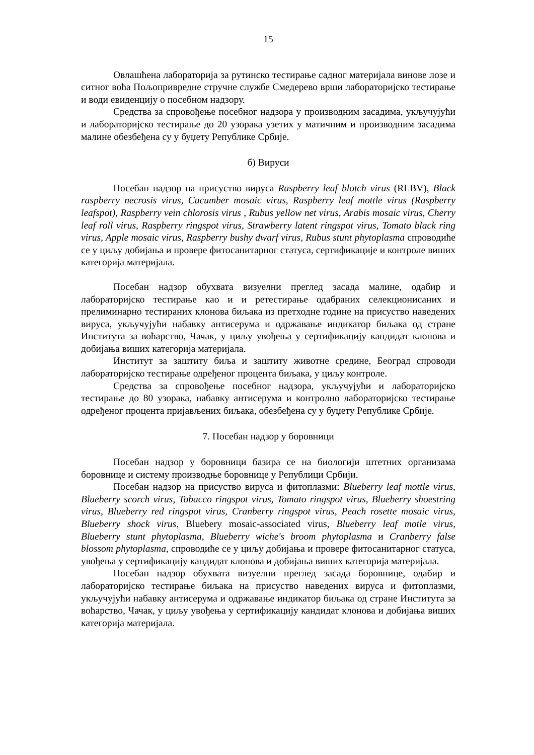15
Овлашћена лабораторија за рутинско тестирање садног материјала винове лозе и ситног воћа Пољопривредне стручне службе Смедерево врши лабораторијско тестирање и води евиденцију о посебном надзору.
Средства за спровођење посебног надзора у производним засадима, укључујући и лабораторијско тестирање до 20 узорака узетих у матичним и производним засадима малине обезбеђена су у буџету Републике Србије.
б) Вируси
Посебан надзор на присуство вируса Raspberry leaf blotch virus (RLBV), Black raspberry necrosis virus, Cucumber mosaic virus, Raspberry leaf mottle virus (Raspberry leafspot), Raspberry vein chlorosis virus , Rubus yellow net virus, Arabis mosaic virus, Cherry leaf roll virus, Raspberry ringspot virus, Strawberry latent ringspot virus, Tomato black ring virus, Apple mosaic virus, Raspberry bushy dwarf virus, Rubus stunt phytoplasma спроводиће се у циљу добијања и провере фитосанитарног статуса, сертификације и контроле виших категорија материјала.
Посебан надзор обухвата визуелни преглед засада малине, одабир и лабораторијско тестирање као и и ретестирање одабраних селекционисаних и прелиминарно тестираних клонова биљака из претходне године на присуство наведених вируса, укључујући набавку антисерума и одржавање индикатор биљака од стране Института за воћарство, Чачак, у циљу увођења у сертификацију кандидат клонова и добијања виших категорија материјала.
Институт за заштиту биља и заштиту животне средине, Београд спроводи лабораторијско тестирање одређеног процента биљака, у циљу контроле.
Средства за спровођење посебног надзора, укључујући и лабораторијско тестирање до 80 узорака, набавку антисерума и контролно лабораторијско тестирање одређеног процента пријављених биљака, обезбеђена су у буџету Републике Србије.
7. Посебан надзор у боровници
Посебан надзор у боровници базира се на биологији штетних организама боровнице и систему производње боровнице у Републици Србији.
Посебан надзор на присуство вируса и фитоплазми: Blueberry leaf mottle virus, Blueberry scorch virus, Tobacco ringspot virus, Tomato ringspot virus, Blueberry shoestring virus, Blueberry red ringspot virus, Cranberry ringspot virus, Peach rosette mosaic virus, Blueberry shock virus, Bluebery mosaic-associated virus, Blueberry leaf motle virus, Blueberry stunt phytoplasma, Blueberry wiche's broom phytoplasma и Cranberry false blossom phytoplasma, спроводиће се у циљу добијања и провере фитосанитарног статуса, увођења у сертификацију кандидат клонова и добијања виших категорија материјала.
Посебан надзор обухвата визуелни преглед засада боровнице, одабир и лабораторијско тестирање биљака на присуство наведених вируса и фитоплазми, укључујући набавку антисерума и одржавање индикатор биљака од стране Института за воћарство, Чачак, у циљу увођења у сертификацију кандидат клонова и добијања виших категорија материјала.